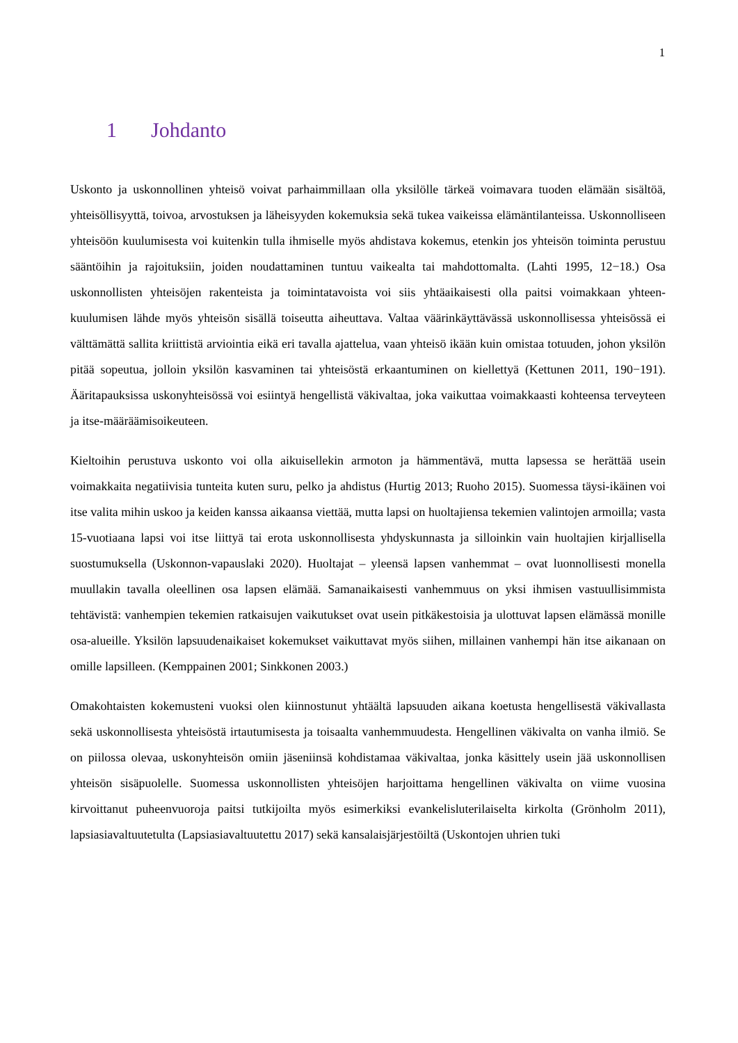1
1 Johdanto
Uskonto ja uskonnollinen yhteisö voivat parhaimmillaan olla yksilölle tärkeä voimavara tuoden elämään sisältöä, yhteisöllisyyttä, toivoa, arvostuksen ja läheisyyden kokemuksia sekä tukea vaikeissa elämäntilanteissa. Uskonnolliseen yhteisöön kuulumisesta voi kuitenkin tulla ihmiselle myös ahdistava kokemus, etenkin jos yhteisön toiminta perustuu sääntöihin ja rajoituksiin, joiden noudattaminen tuntuu vaikealta tai mahdottomalta. (Lahti 1995, 12−18.) Osa uskonnollisten yhteisöjen rakenteista ja toimintatavoista voi siis yhtäaikaisesti olla paitsi voimakkaan yhteen-kuulumisen lähde myös yhteisön sisällä toiseutta aiheuttava. Valtaa väärinkäyttävässä uskonnollisessa yhteisössä ei välttämättä sallita kriittistä arviointia eikä eri tavalla ajattelua, vaan yhteisö ikään kuin omistaa totuuden, johon yksilön pitää sopeutua, jolloin yksilön kasvaminen tai yhteisöstä erkaantuminen on kiellettyä (Kettunen 2011, 190−191). Ääritapauksissa uskonyhteisössä voi esiintyä hengellistä väkivaltaa, joka vaikuttaa voimakkaasti kohteensa terveyteen ja itse-määräämisoikeuteen.
Kieltoihin perustuva uskonto voi olla aikuisellekin armoton ja hämmentävä, mutta lapsessa se herättää usein voimakkaita negatiivisia tunteita kuten suru, pelko ja ahdistus (Hurtig 2013; Ruoho 2015). Suomessa täysi-ikäinen voi itse valita mihin uskoo ja keiden kanssa aikaansa viettää, mutta lapsi on huoltajiensa tekemien valintojen armoilla; vasta 15-vuotiaana lapsi voi itse liittyä tai erota uskonnollisesta yhdyskunnasta ja silloinkin vain huoltajien kirjallisella suostumuksella (Uskonnon-vapauslaki 2020). Huoltajat – yleensä lapsen vanhemmat – ovat luonnollisesti monella muullakin tavalla oleellinen osa lapsen elämää. Samanaikaisesti vanhemmuus on yksi ihmisen vastuullisimmista tehtävistä: vanhempien tekemien ratkaisujen vaikutukset ovat usein pitkäkestoisia ja ulottuvat lapsen elämässä monille osa-alueille. Yksilön lapsuudenaikaiset kokemukset vaikuttavat myös siihen, millainen vanhempi hän itse aikanaan on omille lapsilleen. (Kemppainen 2001; Sinkkonen 2003.)
Omakohtaisten kokemusteni vuoksi olen kiinnostunut yhtäältä lapsuuden aikana koetusta hengellisestä väkivallasta sekä uskonnollisesta yhteisöstä irtautumisesta ja toisaalta vanhemmuudesta. Hengellinen väkivalta on vanha ilmiö. Se on piilossa olevaa, uskonyhteisön omiin jäseniinsä kohdistamaa väkivaltaa, jonka käsittely usein jää uskonnollisen yhteisön sisäpuolelle. Suomessa uskonnollisten yhteisöjen harjoittama hengellinen väkivalta on viime vuosina kirvoittanut puheenvuoroja paitsi tutkijoilta myös esimerkiksi evankelisluterilaiselta kirkolta (Grönholm 2011), lapsiasiavaltuutetulta (Lapsiasiavaltuutettu 2017) sekä kansalaisjärjestöiltä (Uskontojen uhrien tuki